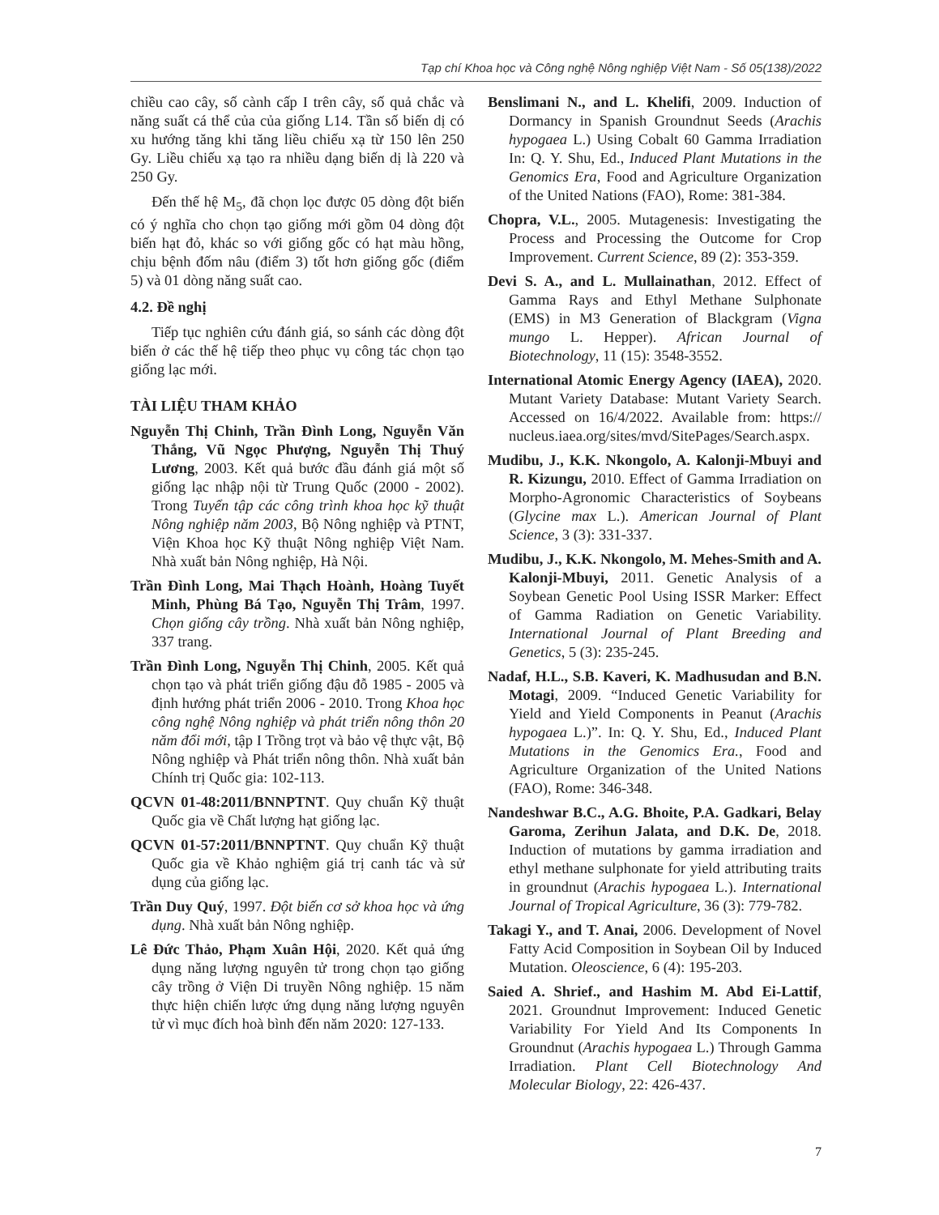Tạp chí Khoa học và Công nghệ Nông nghiệp Việt Nam - Số 05(138)/2022
chiều cao cây, số cành cấp I trên cây, số quả chắc và năng suất cá thể của của giống L14. Tần số biến dị có xu hướng tăng khi tăng liều chiếu xạ từ 150 lên 250 Gy. Liều chiếu xạ tạo ra nhiều dạng biến dị là 220 và 250 Gy.
Đến thế hệ M<sub>5</sub>, đã chọn lọc được 05 dòng đột biến có ý nghĩa cho chọn tạo giống mới gồm 04 dòng đột biến hạt đỏ, khác so với giống gốc có hạt màu hồng, chịu bệnh đốm nâu (điểm 3) tốt hơn giống gốc (điểm 5) và 01 dòng năng suất cao.
4.2. Đề nghị
Tiếp tục nghiên cứu đánh giá, so sánh các dòng đột biến ở các thế hệ tiếp theo phục vụ công tác chọn tạo giống lạc mới.
TÀI LIỆU THAM KHẢO
Nguyễn Thị Chinh, Trần Đình Long, Nguyễn Văn Thắng, Vũ Ngọc Phượng, Nguyễn Thị Thuý Lương, 2003. Kết quả bước đầu đánh giá một số giống lạc nhập nội từ Trung Quốc (2000 - 2002). Trong Tuyển tập các công trình khoa học kỹ thuật Nông nghiệp năm 2003, Bộ Nông nghiệp và PTNT, Viện Khoa học Kỹ thuật Nông nghiệp Việt Nam. Nhà xuất bản Nông nghiệp, Hà Nội.
Trần Đình Long, Mai Thạch Hoành, Hoàng Tuyết Minh, Phùng Bá Tạo, Nguyễn Thị Trâm, 1997. Chọn giống cây trồng. Nhà xuất bản Nông nghiệp, 337 trang.
Trần Đình Long, Nguyễn Thị Chinh, 2005. Kết quả chọn tạo và phát triển giống đậu đỗ 1985 - 2005 và định hướng phát triển 2006 - 2010. Trong Khoa học công nghệ Nông nghiệp và phát triển nông thôn 20 năm đổi mới, tập I Trồng trọt và bảo vệ thực vật, Bộ Nông nghiệp và Phát triển nông thôn. Nhà xuất bản Chính trị Quốc gia: 102-113.
QCVN 01-48:2011/BNNPTNT. Quy chuẩn Kỹ thuật Quốc gia về Chất lượng hạt giống lạc.
QCVN 01-57:2011/BNNPTNT. Quy chuẩn Kỹ thuật Quốc gia về Khảo nghiệm giá trị canh tác và sử dụng của giống lạc.
Trần Duy Quý, 1997. Đột biến cơ sở khoa học và ứng dụng. Nhà xuất bản Nông nghiệp.
Lê Đức Thảo, Phạm Xuân Hội, 2020. Kết quả ứng dụng năng lượng nguyên tử trong chọn tạo giống cây trồng ở Viện Di truyền Nông nghiệp. 15 năm thực hiện chiến lược ứng dụng năng lượng nguyên tử vì mục đích hoà bình đến năm 2020: 127-133.
Benslimani N., and L. Khelifi, 2009. Induction of Dormancy in Spanish Groundnut Seeds (Arachis hypogaea L.) Using Cobalt 60 Gamma Irradiation In: Q. Y. Shu, Ed., Induced Plant Mutations in the Genomics Era, Food and Agriculture Organization of the United Nations (FAO), Rome: 381-384.
Chopra, V.L., 2005. Mutagenesis: Investigating the Process and Processing the Outcome for Crop Improvement. Current Science, 89 (2): 353-359.
Devi S. A., and L. Mullainathan, 2012. Effect of Gamma Rays and Ethyl Methane Sulphonate (EMS) in M3 Generation of Blackgram (Vigna mungo L. Hepper). African Journal of Biotechnology, 11 (15): 3548-3552.
International Atomic Energy Agency (IAEA), 2020. Mutant Variety Database: Mutant Variety Search. Accessed on 16/4/2022. Available from: https:// nucleus.iaea.org/sites/mvd/SitePages/Search.aspx.
Mudibu, J., K.K. Nkongolo, A. Kalonji-Mbuyi and R. Kizungu, 2010. Effect of Gamma Irradiation on Morpho-Agronomic Characteristics of Soybeans (Glycine max L.). American Journal of Plant Science, 3 (3): 331-337.
Mudibu, J., K.K. Nkongolo, M. Mehes-Smith and A. Kalonji-Mbuyi, 2011. Genetic Analysis of a Soybean Genetic Pool Using ISSR Marker: Effect of Gamma Radiation on Genetic Variability. International Journal of Plant Breeding and Genetics, 5 (3): 235-245.
Nadaf, H.L., S.B. Kaveri, K. Madhusudan and B.N. Motagi, 2009. “Induced Genetic Variability for Yield and Yield Components in Peanut (Arachis hypogaea L.)”. In: Q. Y. Shu, Ed., Induced Plant Mutations in the Genomics Era., Food and Agriculture Organization of the United Nations (FAO), Rome: 346-348.
Nandeshwar B.C., A.G. Bhoite, P.A. Gadkari, Belay Garoma, Zerihun Jalata, and D.K. De, 2018. Induction of mutations by gamma irradiation and ethyl methane sulphonate for yield attributing traits in groundnut (Arachis hypogaea L.). International Journal of Tropical Agriculture, 36 (3): 779-782.
Takagi Y., and T. Anai, 2006. Development of Novel Fatty Acid Composition in Soybean Oil by Induced Mutation. Oleoscience, 6 (4): 195-203.
Saied A. Shrief., and Hashim M. Abd Ei-Lattif, 2021. Groundnut Improvement: Induced Genetic Variability For Yield And Its Components In Groundnut (Arachis hypogaea L.) Through Gamma Irradiation. Plant Cell Biotechnology And Molecular Biology, 22: 426-437.
7